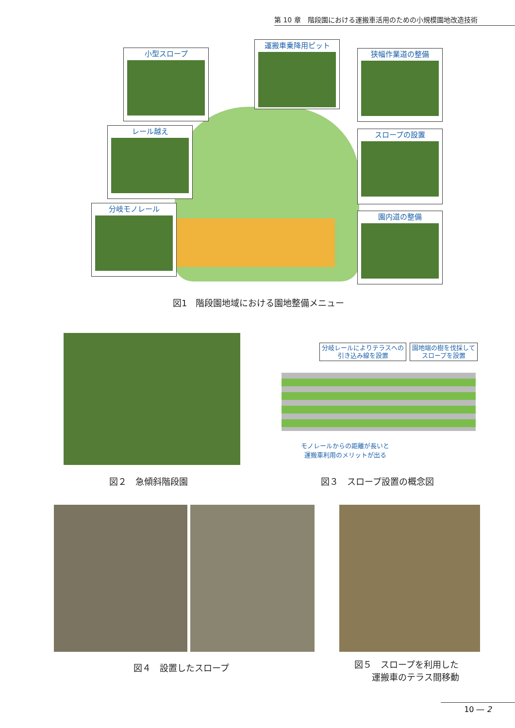第 10 章　階段園における運搬車活用のための小規模園地改造技術
小型スロープ
運搬車乗降用ピット
狭幅作業道の整備
レール越え スロープの設置
分岐モノレール
園内道の整備
図1　階段園地域における園地整備メニュー
分岐レールによりテラスへの
引き込み線を設置
園地端の樹を伐採して
スロープを設置
モノレールからの距離が長いと
運搬車利用のメリットが出る
図２　急傾斜階段園 図３　スロープ設置の概念図
図４　設置したスロープ
図５　スロープを利用した
　　運搬車のテラス間移動
10 ― 2